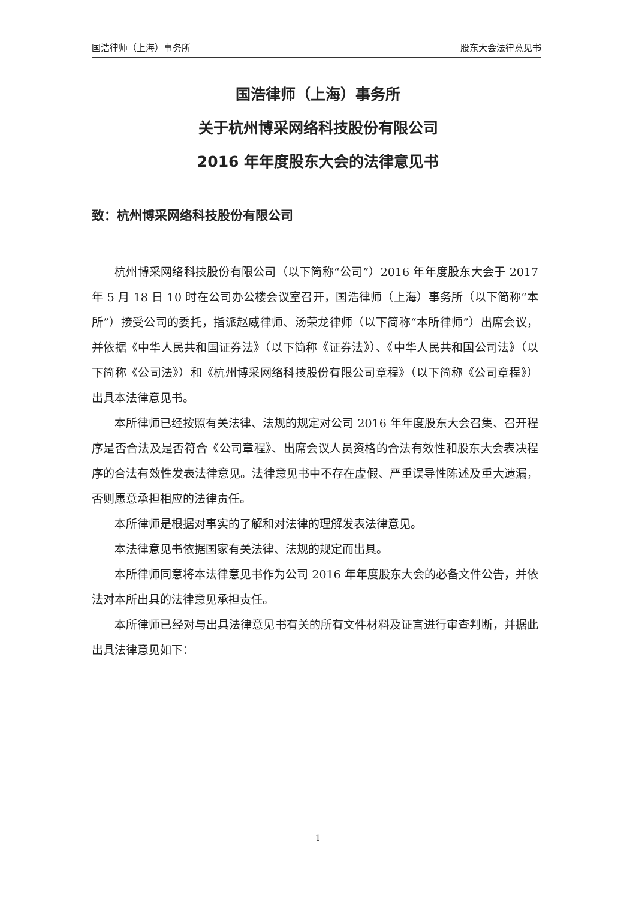国浩律师（上海）事务所 股东大会法律意见书
国浩律师（上海）事务所
关于杭州博采网络科技股份有限公司
2016 年年度股东大会的法律意见书
致：杭州博采网络科技股份有限公司
杭州博采网络科技股份有限公司（以下简称“公司”）2016 年年度股东大会于 2017 年 5 月 18 日 10 时在公司办公楼会议室召开，国浩律师（上海）事务所（以下简称“本所”）接受公司的委托，指派赵威律师、汤荣龙律师（以下简称“本所律师”）出席会议，并依据《中华人民共和国证券法》（以下简称《证券法》）、《中华人民共和国公司法》（以下简称《公司法》）和《杭州博采网络科技股份有限公司章程》（以下简称《公司章程》）出具本法律意见书。
本所律师已经按照有关法律、法规的规定对公司 2016 年年度股东大会召集、召开程序是否合法及是否符合《公司章程》、出席会议人员资格的合法有效性和股东大会表决程序的合法有效性发表法律意见。法律意见书中不存在虚假、严重误导性陈述及重大遗漏，否则愿意承担相应的法律责任。
本所律师是根据对事实的了解和对法律的理解发表法律意见。
本法律意见书依据国家有关法律、法规的规定而出具。
本所律师同意将本法律意见书作为公司 2016 年年度股东大会的必备文件公告，并依法对本所出具的法律意见承担责任。
本所律师已经对与出具法律意见书有关的所有文件材料及证言进行审查判断，并据此出具法律意见如下：
1